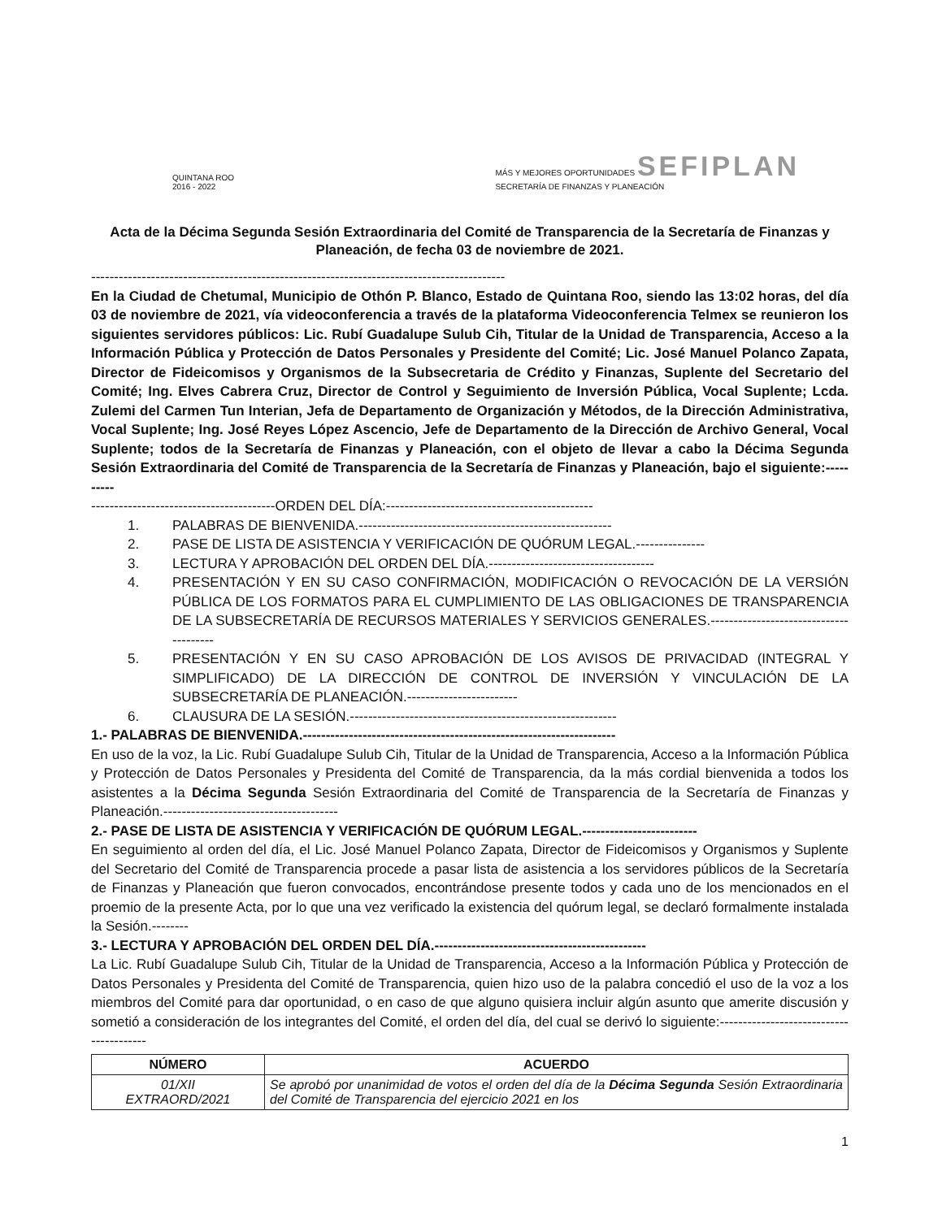QUINTANA ROO
2016 - 2022
MÁS Y MEJORES OPORTUNIDADES SEFIPLAN
SECRETARÍA DE FINANZAS Y PLANEACIÓN
Acta de la Décima Segunda Sesión Extraordinaria del Comité de Transparencia de la Secretaría de Finanzas y Planeación, de fecha 03 de noviembre de 2021.
------------------------------------------------------------------------------------------
En la Ciudad de Chetumal, Municipio de Othón P. Blanco, Estado de Quintana Roo, siendo las 13:02 horas, del día 03 de noviembre de 2021, vía videoconferencia a través de la plataforma Videoconferencia Telmex se reunieron los siguientes servidores públicos: Lic. Rubí Guadalupe Sulub Cih, Titular de la Unidad de Transparencia, Acceso a la Información Pública y Protección de Datos Personales y Presidente del Comité; Lic. José Manuel Polanco Zapata, Director de Fideicomisos y Organismos de la Subsecretaria de Crédito y Finanzas, Suplente del Secretario del Comité; Ing. Elves Cabrera Cruz, Director de Control y Seguimiento de Inversión Pública, Vocal Suplente; Lcda. Zulemi del Carmen Tun Interian, Jefa de Departamento de Organización y Métodos, de la Dirección Administrativa, Vocal Suplente; Ing. José Reyes López Ascencio, Jefe de Departamento de la Dirección de Archivo General, Vocal Suplente; todos de la Secretaría de Finanzas y Planeación, con el objeto de llevar a cabo la Décima Segunda Sesión Extraordinaria del Comité de Transparencia de la Secretaría de Finanzas y Planeación, bajo el siguiente:----------
----------------------------------------ORDEN DEL DÍA:---------------------------------------------
1. PALABRAS DE BIENVENIDA.-------------------------------------------------------
2. PASE DE LISTA DE ASISTENCIA Y VERIFICACIÓN DE QUÓRUM LEGAL.---------------
3. LECTURA Y APROBACIÓN DEL ORDEN DEL DÍA.------------------------------------
4. PRESENTACIÓN Y EN SU CASO CONFIRMACIÓN, MODIFICACIÓN O REVOCACIÓN DE LA VERSIÓN PÚBLICA DE LOS FORMATOS PARA EL CUMPLIMIENTO DE LAS OBLIGACIONES DE TRANSPARENCIA DE LA SUBSECRETARÍA DE RECURSOS MATERIALES Y SERVICIOS GENERALES.---------------------------------------
5. PRESENTACIÓN Y EN SU CASO APROBACIÓN DE LOS AVISOS DE PRIVACIDAD (INTEGRAL Y SIMPLIFICADO) DE LA DIRECCIÓN DE CONTROL DE INVERSIÓN Y VINCULACIÓN DE LA SUBSECRETARÍA DE PLANEACIÓN.------------------------
6. CLAUSURA DE LA SESIÓN.----------------------------------------------------------
1.- PALABRAS DE BIENVENIDA.--------------------------------------------------------------------
En uso de la voz, la Lic. Rubí Guadalupe Sulub Cih, Titular de la Unidad de Transparencia, Acceso a la Información Pública y Protección de Datos Personales y Presidenta del Comité de Transparencia, da la más cordial bienvenida a todos los asistentes a la Décima Segunda Sesión Extraordinaria del Comité de Transparencia de la Secretaría de Finanzas y Planeación.--------------------------------------
2.- PASE DE LISTA DE ASISTENCIA Y VERIFICACIÓN DE QUÓRUM LEGAL.-------------------------
En seguimiento al orden del día, el Lic. José Manuel Polanco Zapata, Director de Fideicomisos y Organismos y Suplente del Secretario del Comité de Transparencia procede a pasar lista de asistencia a los servidores públicos de la Secretaría de Finanzas y Planeación que fueron convocados, encontrándose presente todos y cada uno de los mencionados en el proemio de la presente Acta, por lo que una vez verificado la existencia del quórum legal, se declaró formalmente instalada la Sesión.--------
3.- LECTURA Y APROBACIÓN DEL ORDEN DEL DÍA.----------------------------------------------
La Lic. Rubí Guadalupe Sulub Cih, Titular de la Unidad de Transparencia, Acceso a la Información Pública y Protección de Datos Personales y Presidenta del Comité de Transparencia, quien hizo uso de la palabra concedió el uso de la voz a los miembros del Comité para dar oportunidad, o en caso de que alguno quisiera incluir algún asunto que amerite discusión y sometió a consideración de los integrantes del Comité, el orden del día, del cual se derivó lo siguiente:----------------------------------------
| NÚMERO | ACUERDO |
| --- | --- |
| 01/XII EXTRAORD/2021 | Se aprobó por unanimidad de votos el orden del día de la Décima Segunda Sesión Extraordinaria del Comité de Transparencia del ejercicio 2021 en los |
1